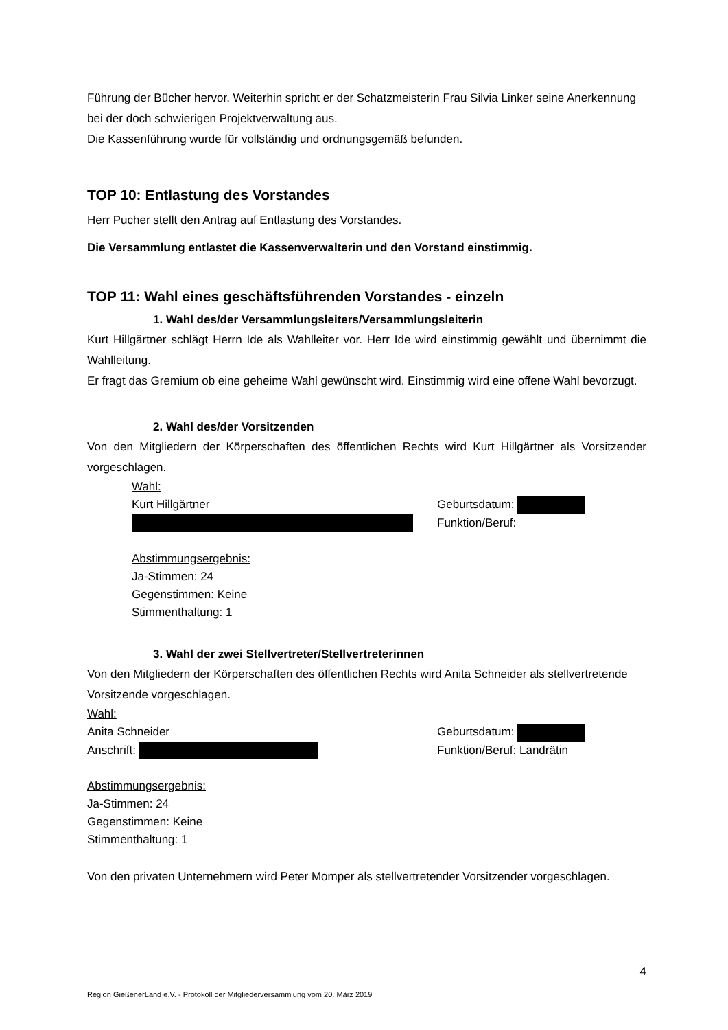Führung der Bücher hervor. Weiterhin spricht er der Schatzmeisterin Frau Silvia Linker seine Anerkennung bei der doch schwierigen Projektverwaltung aus.
Die Kassenführung wurde für vollständig und ordnungsgemäß befunden.
TOP 10: Entlastung des Vorstandes
Herr Pucher stellt den Antrag auf Entlastung des Vorstandes.
Die Versammlung entlastet die Kassenverwalterin und den Vorstand einstimmig.
TOP 11: Wahl eines geschäftsführenden Vorstandes - einzeln
1. Wahl des/der Versammlungsleiters/Versammlungsleiterin
Kurt Hillgärtner schlägt Herrn Ide als Wahlleiter vor. Herr Ide wird einstimmig gewählt und übernimmt die Wahlleitung.
Er fragt das Gremium ob eine geheime Wahl gewünscht wird. Einstimmig wird eine offene Wahl bevorzugt.
2. Wahl des/der Vorsitzenden
Von den Mitgliedern der Körperschaften des öffentlichen Rechts wird Kurt Hillgärtner als Vorsitzender vorgeschlagen.
Wahl:
Kurt Hillgärtner Geburtsdatum:
Funktion/Beruf:
Abstimmungsergebnis:
Ja-Stimmen: 24
Gegenstimmen: Keine
Stimmenthaltung: 1
3. Wahl der zwei Stellvertreter/Stellvertreterinnen
Von den Mitgliedern der Körperschaften des öffentlichen Rechts wird Anita Schneider als stellvertretende Vorsitzende vorgeschlagen.
Wahl:
Anita Schneider Geburtsdatum:
Anschrift: Funktion/Beruf: Landrätin
Abstimmungsergebnis:
Ja-Stimmen: 24
Gegenstimmen: Keine
Stimmenthaltung: 1
Von den privaten Unternehmern wird Peter Momper als stellvertretender Vorsitzender vorgeschlagen.
4
Region GießenerLand e.V. - Protokoll der Mitgliederversammlung vom 20. März 2019